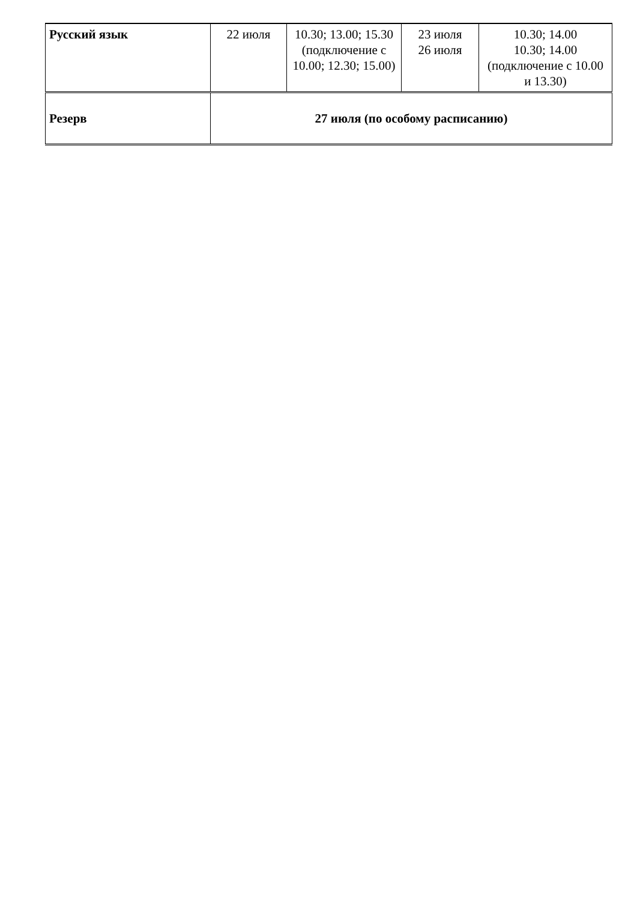| Русский язык | 22 июля | 10.30; 13.00; 15.30 (подключение с 10.00; 12.30; 15.00) | 23 июля 26 июля | 10.30; 14.00 10.30; 14.00 (подключение с 10.00 и 13.30) |
| Резерв | 27 июля (по особому расписанию) | | | |